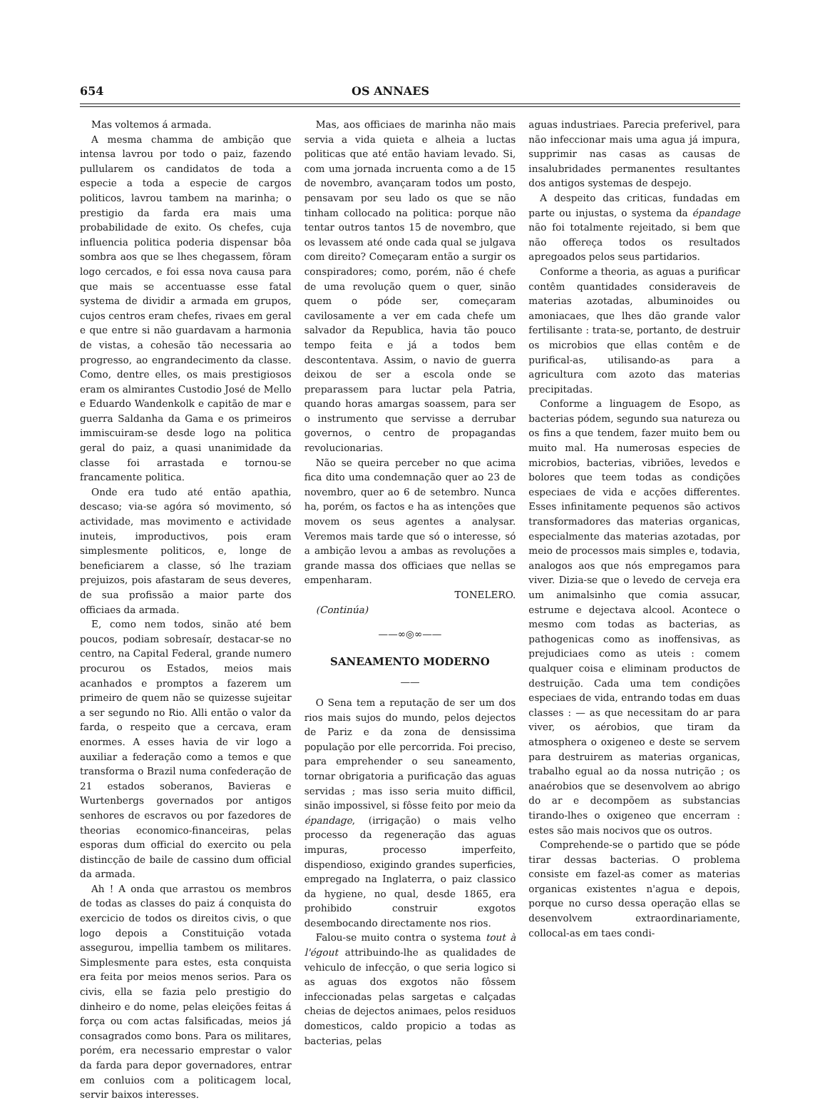654 OS ANNAES
Mas voltemos á armada.
A mesma chamma de ambição que intensa lavrou por todo o paiz, fazendo pullularem os candidatos de toda a especie a toda a especie de cargos politicos, lavrou tambem na marinha; o prestigio da farda era mais uma probabilidade de exito. Os chefes, cuja influencia politica poderia dispensar bôa sombra aos que se lhes chegassem, fôram logo cercados, e foi essa nova causa para que mais se accentuasse esse fatal systema de dividir a armada em grupos, cujos centros eram chefes, rivaes em geral e que entre si não guardavam a harmonia de vistas, a cohesão tão necessaria ao progresso, ao engrandecimento da classe. Como, dentre elles, os mais prestigiosos eram os almirantes Custodio José de Mello e Eduardo Wandenkolk e capitão de mar e guerra Saldanha da Gama e os primeiros immiscuiram-se desde logo na politica geral do paiz, a quasi unanimidade da classe foi arrastada e tornou-se francamente politica.
Onde era tudo até então apathia, descaso; via-se agóra só movimento, só actividade, mas movimento e actividade inuteis, improductivos, pois eram simplesmente politicos, e, longe de beneficiarem a classe, só lhe traziam prejuizos, pois afastaram de seus deveres, de sua profissão a maior parte dos officiaes da armada.
E, como nem todos, sinão até bem poucos, podiam sobresaír, destacar-se no centro, na Capital Federal, grande numero procurou os Estados, meios mais acanhados e promptos a fazerem um primeiro de quem não se quizesse sujeitar a ser segundo no Rio. Alli então o valor da farda, o respeito que a cercava, eram enormes. A esses havia de vir logo a auxiliar a federação como a temos e que transforma o Brazil numa confederação de 21 estados soberanos, Bavieras e Wurtenbergs governados por antigos senhores de escravos ou por fazedores de theorias economico-financeiras, pelas esporas dum official do exercito ou pela distincção de baile de cassino dum official da armada.
Ah ! A onda que arrastou os membros de todas as classes do paiz á conquista do exercicio de todos os direitos civis, o que logo depois a Constituição votada assegurou, impellia tambem os militares. Simplesmente para estes, esta conquista era feita por meios menos serios. Para os civis, ella se fazia pelo prestigio do dinheiro e do nome, pelas eleições feitas á força ou com actas falsificadas, meios já consagrados como bons. Para os militares, porém, era necessario emprestar o valor da farda para depor governadores, entrar em conluios com a politicagem local, servir baixos interesses.
Mas, aos officiaes de marinha não mais servia a vida quieta e alheia a luctas politicas que até então haviam levado. Si, com uma jornada incruenta como a de 15 de novembro, avançaram todos um posto, pensavam por seu lado os que se não tinham collocado na politica: porque não tentar outros tantos 15 de novembro, que os levassem até onde cada qual se julgava com direito? Começaram então a surgir os conspiradores; como, porém, não é chefe de uma revolução quem o quer, sinão quem o póde ser, começaram cavilosamente a ver em cada chefe um salvador da Republica, havia tão pouco tempo feita e já a todos bem descontentava. Assim, o navio de guerra deixou de ser a escola onde se preparassem para luctar pela Patria, quando horas amargas soassem, para ser o instrumento que servisse a derrubar governos, o centro de propagandas revolucionarias.
Não se queira perceber no que acima fica dito uma condemnação quer ao 23 de novembro, quer ao 6 de setembro. Nunca ha, porém, os factos e ha as intenções que movem os seus agentes a analysar. Veremos mais tarde que só o interesse, só a ambição levou a ambas as revoluções a grande massa dos officiaes que nellas se empenharam.
TONELERO.
(Continúa)
——∞◎∞——
SANEAMENTO MODERNO
——
O Sena tem a reputação de ser um dos rios mais sujos do mundo, pelos dejectos de Pariz e da zona de densissima população por elle percorrida. Foi preciso, para emprehender o seu saneamento, tornar obrigatoria a purificação das aguas servidas ; mas isso seria muito difficil, sinão impossivel, si fôsse feito por meio da épandage, (irrigação) o mais velho processo da regeneração das aguas impuras, processo imperfeito, dispendioso, exigindo grandes superficies, empregado na Inglaterra, o paiz classico da hygiene, no qual, desde 1865, era prohibido construir exgotos desembocando directamente nos rios.
Falou-se muito contra o systema tout à l'égout attribuindo-lhe as qualidades de vehiculo de infecção, o que seria logico si as aguas dos exgotos não fôssem infeccionadas pelas sargetas e calçadas cheias de dejectos animaes, pelos residuos domesticos, caldo propicio a todas as bacterias, pelas
aguas industriaes. Parecia preferivel, para não infeccionar mais uma agua já impura, supprimir nas casas as causas de insalubridades permanentes resultantes dos antigos systemas de despejo.
A despeito das criticas, fundadas em parte ou injustas, o systema da épandage não foi totalmente rejeitado, si bem que não offereça todos os resultados apregoados pelos seus partidarios.
Conforme a theoria, as aguas a purificar contêm quantidades consideraveis de materias azotadas, albuminoides ou amoniacaes, que lhes dão grande valor fertilisante : trata-se, portanto, de destruir os microbios que ellas contêm e de purifical-as, utilisando-as para a agricultura com azoto das materias precipitadas.
Conforme a linguagem de Esopo, as bacterias pódem, segundo sua natureza ou os fins a que tendem, fazer muito bem ou muito mal. Ha numerosas especies de microbios, bacterias, vibriões, levedos e bolores que teem todas as condições especiaes de vida e acções differentes. Esses infinitamente pequenos são activos transformadores das materias organicas, especialmente das materias azotadas, por meio de processos mais simples e, todavia, analogos aos que nós empregamos para viver. Dizia-se que o levedo de cerveja era um animalsinho que comia assucar, estrume e dejectava alcool. Acontece o mesmo com todas as bacterias, as pathogenicas como as inoffensivas, as prejudiciaes como as uteis : comem qualquer coisa e eliminam productos de destruição. Cada uma tem condições especiaes de vida, entrando todas em duas classes : — as que necessitam do ar para viver, os aérobios, que tiram da atmosphera o oxigeneo e deste se servem para destruirem as materias organicas, trabalho egual ao da nossa nutrição ; os anaérobios que se desenvolvem ao abrigo do ar e decompõem as substancias tirando-lhes o oxigeneo que encerram : estes são mais nocivos que os outros.
Comprehende-se o partido que se póde tirar dessas bacterias. O problema consiste em fazel-as comer as materias organicas existentes n'agua e depois, porque no curso dessa operação ellas se desenvolvem extraordinariamente, collocal-as em taes condi-